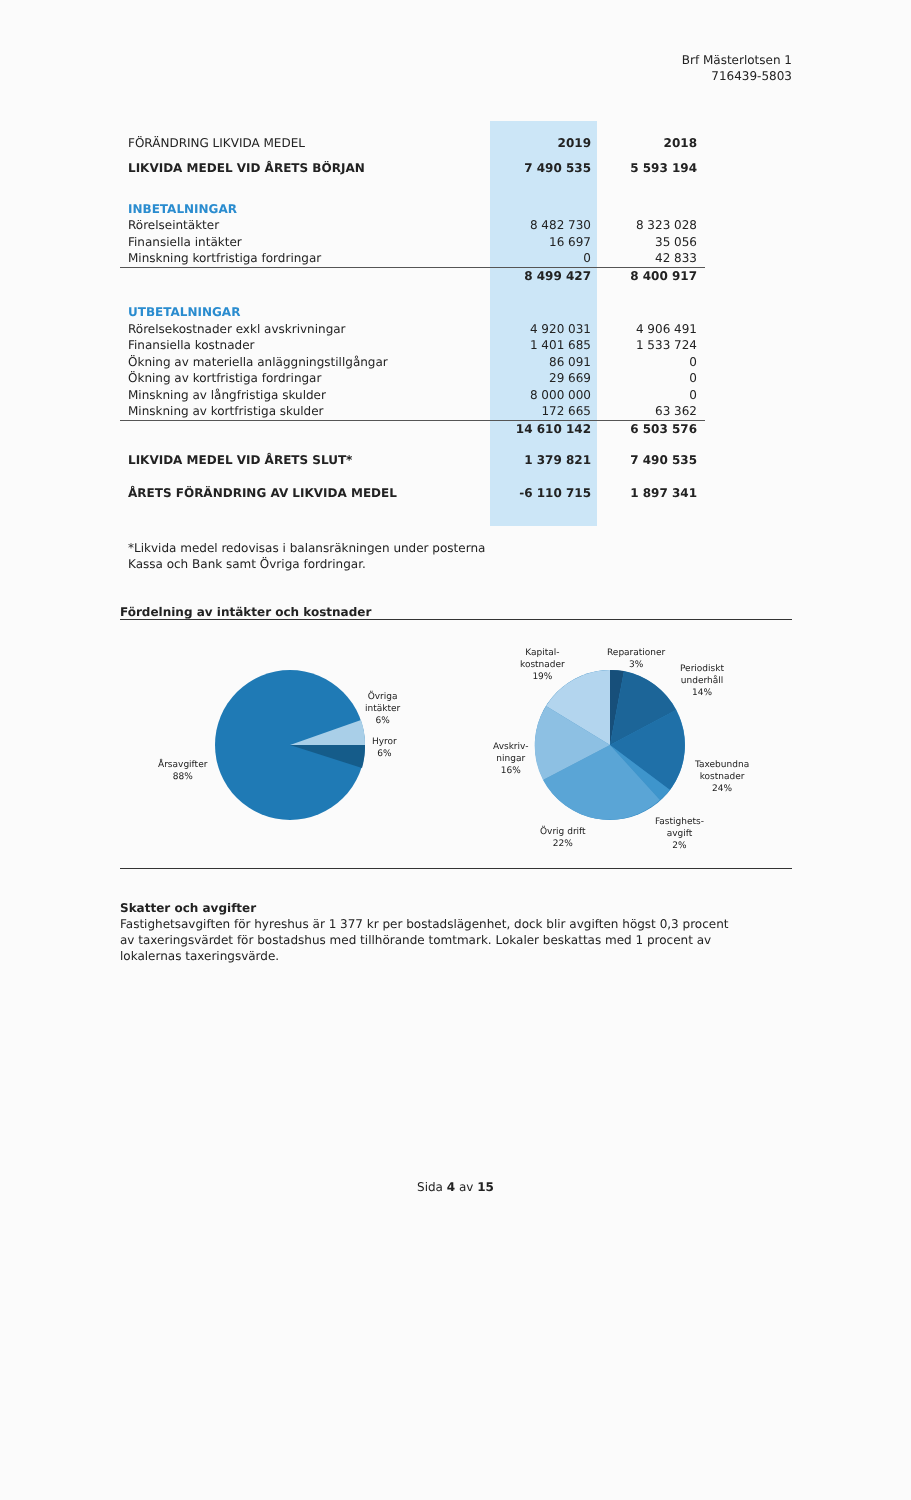Brf Mästerlotsen 1
716439-5803
| FÖRÄNDRING LIKVIDA MEDEL | 2019 | 2018 |
| LIKVIDA MEDEL VID ÅRETS BÖRJAN | 7 490 535 | 5 593 194 |
| INBETALNINGAR | | |
| Rörelseintäkter | 8 482 730 | 8 323 028 |
| Finansiella intäkter | 16 697 | 35 056 |
| Minskning kortfristiga fordringar | 0 | 42 833 |
| | 8 499 427 | 8 400 917 |
| UTBETALNINGAR | | |
| Rörelsekostnader exkl avskrivningar | 4 920 031 | 4 906 491 |
| Finansiella kostnader | 1 401 685 | 1 533 724 |
| Ökning av materiella anläggningstillgångar | 86 091 | 0 |
| Ökning av kortfristiga fordringar | 29 669 | 0 |
| Minskning av långfristiga skulder | 8 000 000 | 0 |
| Minskning av kortfristiga skulder | 172 665 | 63 362 |
| | 14 610 142 | 6 503 576 |
| LIKVIDA MEDEL VID ÅRETS SLUT* | 1 379 821 | 7 490 535 |
| ÅRETS FÖRÄNDRING AV LIKVIDA MEDEL | -6 110 715 | 1 897 341 |
*Likvida medel redovisas i balansräkningen under posterna
Kassa och Bank samt Övriga fordringar.
Fördelning av intäkter och kostnader
Årsavgifter
88%
Övriga
intäkter
6%
Hyror
6%
Kapital-
kostnader
19%
Reparationer
3%
Periodiskt
underhåll
14%
Avskriv-
ningar
16%
Taxebundna
kostnader
24%
Övrig drift
22%
Fastighets-
avgift
2%
Skatter och avgifter
Fastighetsavgiften för hyreshus är 1 377 kr per bostadslägenhet, dock blir avgiften högst 0,3 procent av taxeringsvärdet för bostadshus med tillhörande tomtmark. Lokaler beskattas med 1 procent av lokalernas taxeringsvärde.
Sida 4 av 15